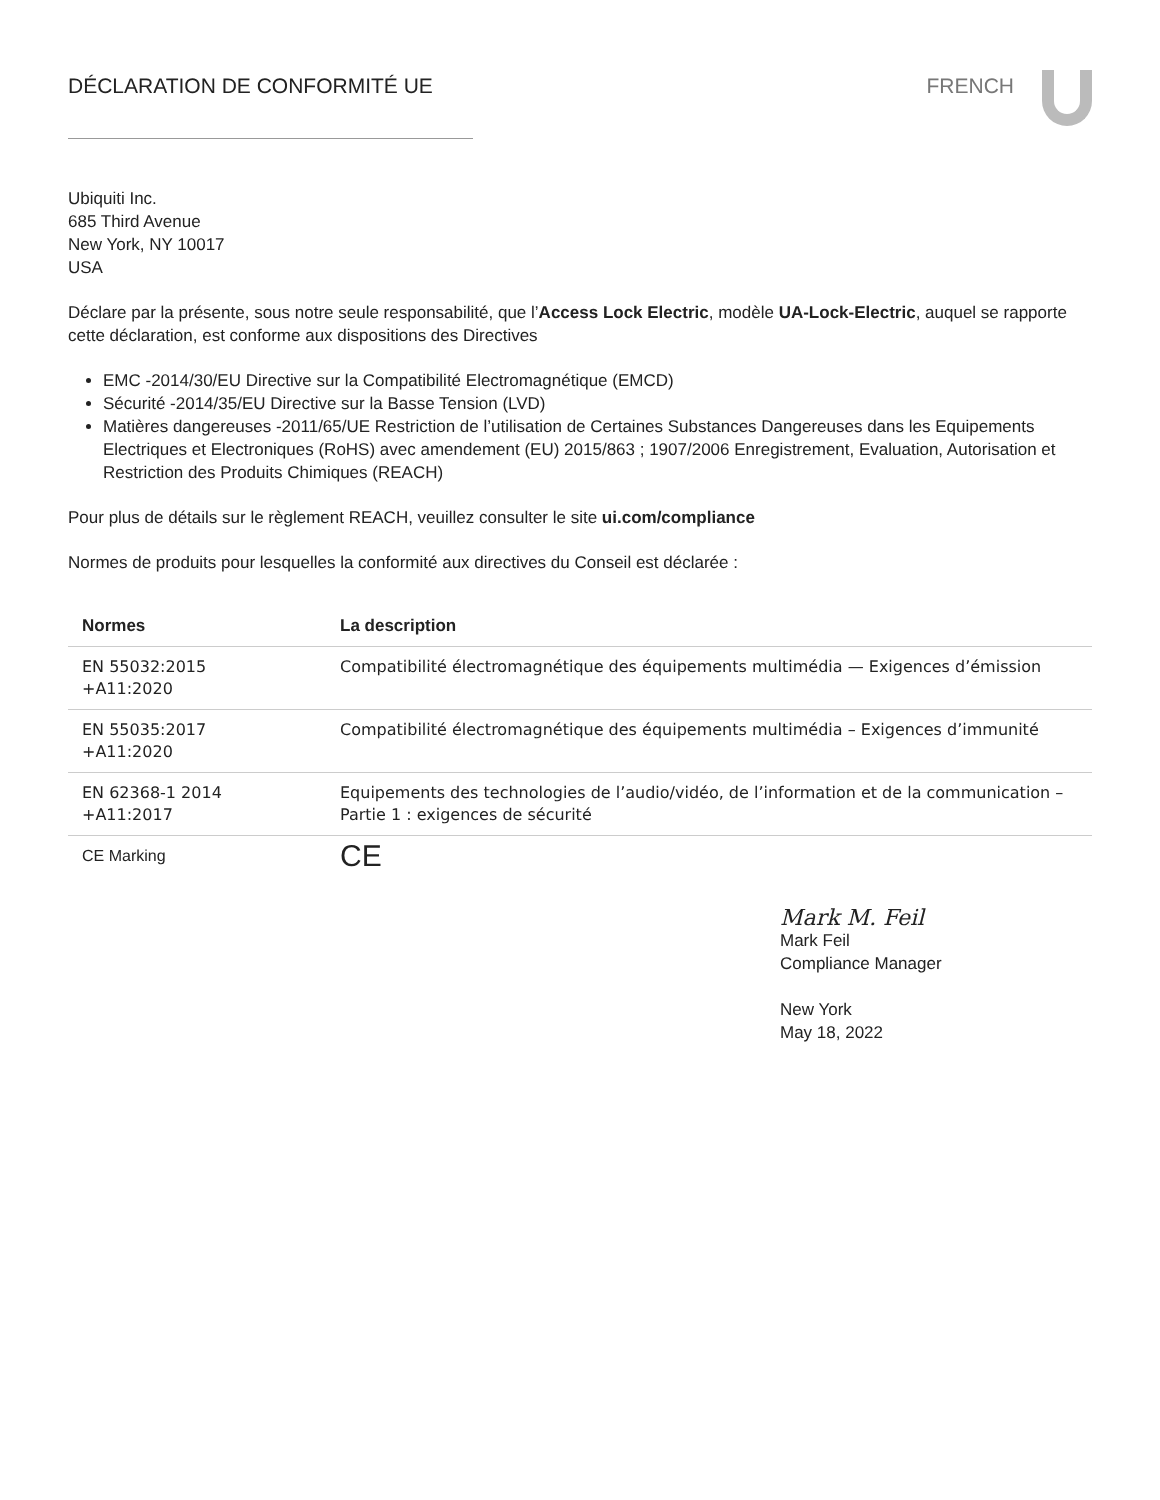DÉCLARATION DE CONFORMITÉ UE FRENCH
Ubiquiti Inc.
685 Third Avenue
New York, NY 10017
USA
Déclare par la présente, sous notre seule responsabilité, que l’Access Lock Electric, modèle UA-Lock-Electric, auquel se rapporte cette déclaration, est conforme aux dispositions des Directives
EMC -2014/30/EU Directive sur la Compatibilité Electromagnétique (EMCD)
Sécurité -2014/35/EU Directive sur la Basse Tension (LVD)
Matières dangereuses -2011/65/UE Restriction de l’utilisation de Certaines Substances Dangereuses dans les Equipements Electriques et Electroniques (RoHS) avec amendement (EU) 2015/863 ; 1907/2006 Enregistrement, Evaluation, Autorisation et Restriction des Produits Chimiques (REACH)
Pour plus de détails sur le règlement REACH, veuillez consulter le site ui.com/compliance
Normes de produits pour lesquelles la conformité aux directives du Conseil est déclarée :
| Normes | La description |
| --- | --- |
| EN 55032:2015 +A11:2020 | Compatibilité électromagnétique des équipements multimédia — Exigences d’émission |
| EN 55035:2017 +A11:2020 | Compatibilité électromagnétique des équipements multimédia – Exigences d’immunité |
| EN 62368-1 2014 +A11:2017 | Equipements des technologies de l’audio/vidéo, de l’information et de la communication – Partie 1 : exigences de sécurité |
| CE Marking | CE |
Mark M. Feil
Mark Feil
Compliance Manager
New York
May 18, 2022